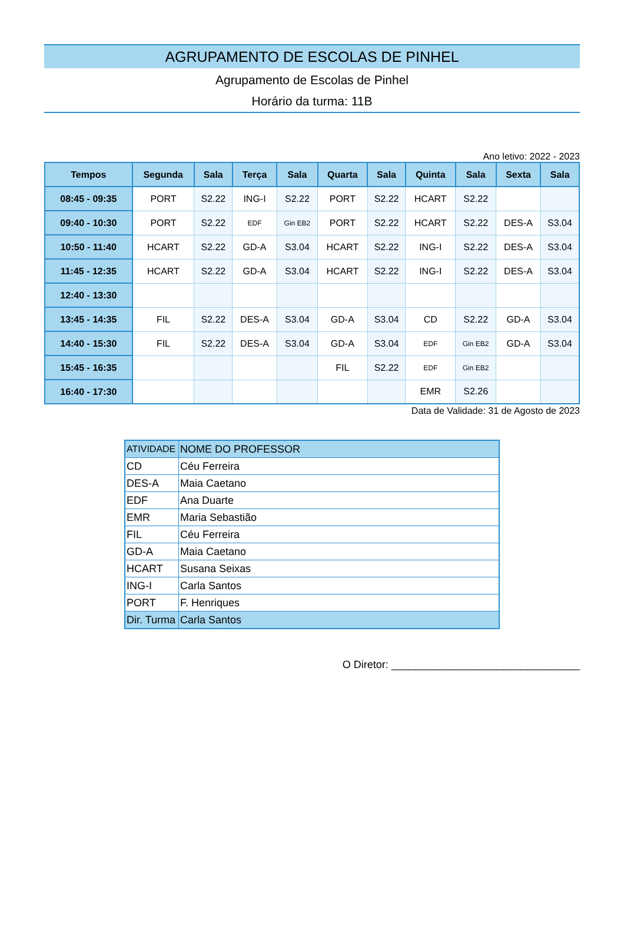AGRUPAMENTO DE ESCOLAS DE PINHEL
Agrupamento de Escolas de Pinhel
Horário da turma: 11B
Ano letivo: 2022 - 2023
| Tempos | Segunda | Sala | Terça | Sala | Quarta | Sala | Quinta | Sala | Sexta | Sala |
| --- | --- | --- | --- | --- | --- | --- | --- | --- | --- | --- |
| 08:45 - 09:35 | PORT | S2.22 | ING-I | S2.22 | PORT | S2.22 | HCART | S2.22 | | |
| 09:40 - 10:30 | PORT | S2.22 | EDF | Gin EB2 | PORT | S2.22 | HCART | S2.22 | DES-A | S3.04 |
| 10:50 - 11:40 | HCART | S2.22 | GD-A | S3.04 | HCART | S2.22 | ING-I | S2.22 | DES-A | S3.04 |
| 11:45 - 12:35 | HCART | S2.22 | GD-A | S3.04 | HCART | S2.22 | ING-I | S2.22 | DES-A | S3.04 |
| 12:40 - 13:30 | | | | | | | | | | |
| 13:45 - 14:35 | FIL | S2.22 | DES-A | S3.04 | GD-A | S3.04 | CD | S2.22 | GD-A | S3.04 |
| 14:40 - 15:30 | FIL | S2.22 | DES-A | S3.04 | GD-A | S3.04 | EDF | Gin EB2 | GD-A | S3.04 |
| 15:45 - 16:35 | | | | | FIL | S2.22 | EDF | Gin EB2 | | |
| 16:40 - 17:30 | | | | | | | EMR | S2.26 | | |
Data de Validade: 31 de Agosto de 2023
| ATIVIDADE | NOME DO PROFESSOR |
| CD | Céu Ferreira |
| DES-A | Maia Caetano |
| EDF | Ana Duarte |
| EMR | Maria Sebastião |
| FIL | Céu Ferreira |
| GD-A | Maia Caetano |
| HCART | Susana Seixas |
| ING-I | Carla Santos |
| PORT | F. Henriques |
| Dir. Turma | Carla Santos |
O Diretor: ________________________________